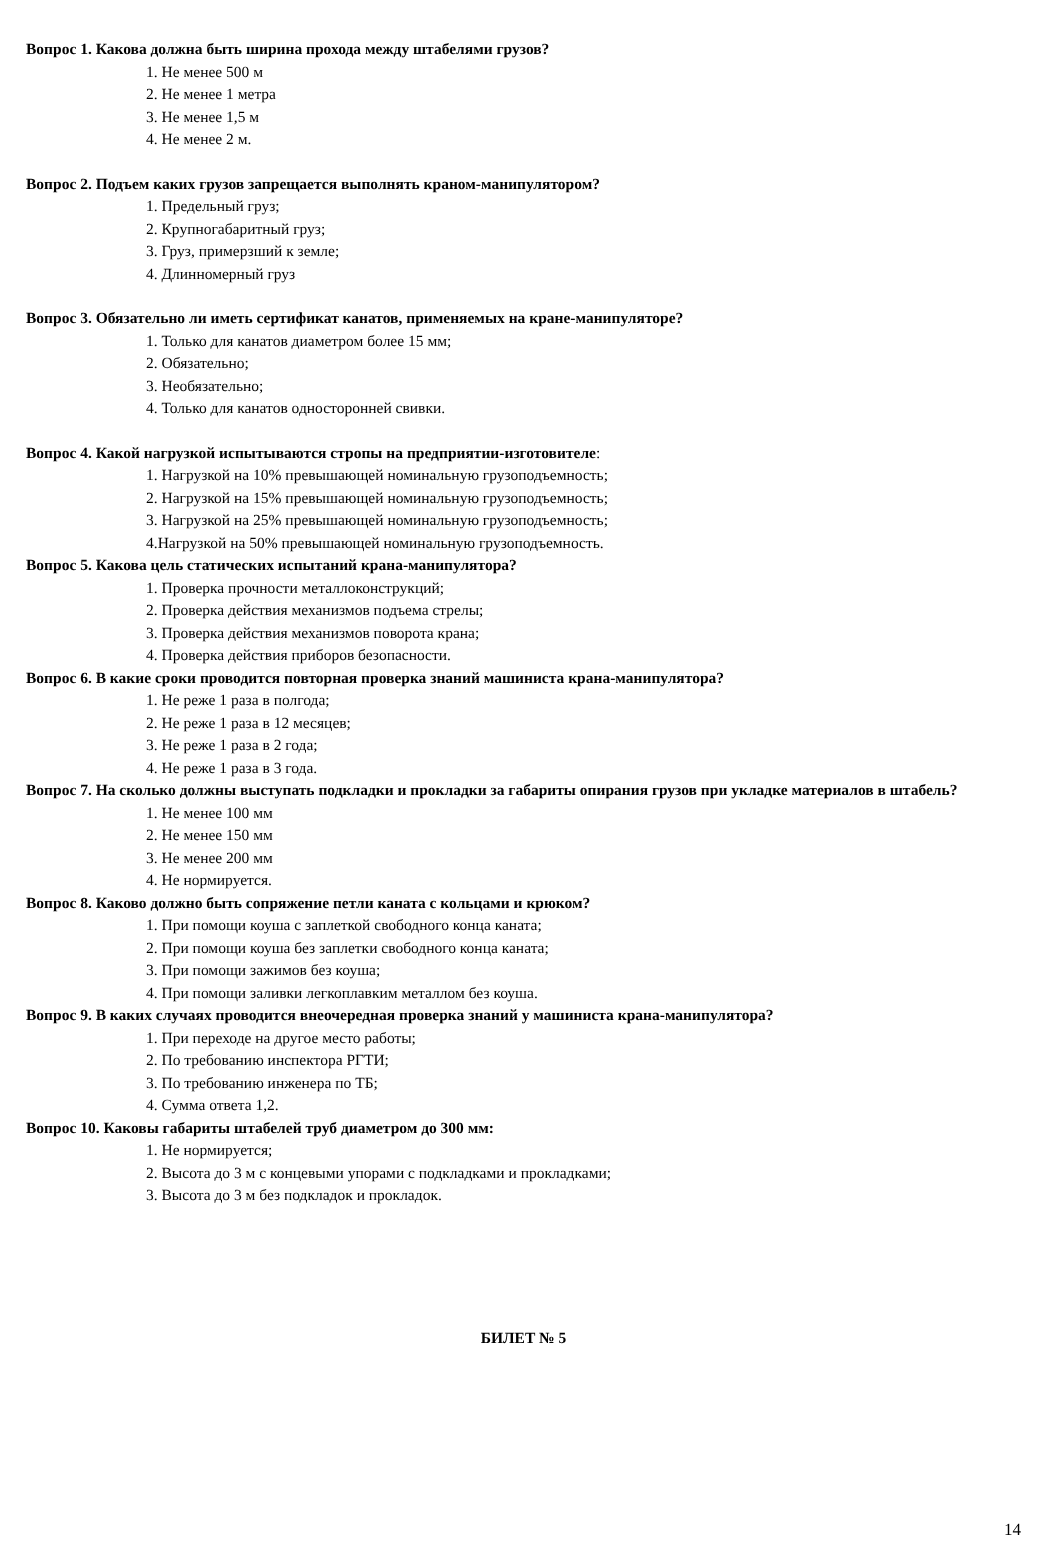Вопрос 1. Какова должна быть ширина прохода между штабелями грузов?
1. Не менее 500 м
2. Не менее 1 метра
3. Не менее 1,5 м
4. Не менее 2 м.
Вопрос 2. Подъем каких грузов запрещается выполнять краном-манипулятором?
1. Предельный груз;
2. Крупногабаритный груз;
3. Груз, примерзший к земле;
4. Длинномерный груз
Вопрос 3. Обязательно ли иметь сертификат канатов, применяемых на кране-манипуляторе?
1. Только для канатов диаметром более 15 мм;
2. Обязательно;
3. Необязательно;
4. Только для канатов односторонней свивки.
Вопрос 4. Какой нагрузкой испытываются стропы на предприятии-изготовителе:
1. Нагрузкой на 10% превышающей номинальную грузоподъемность;
2. Нагрузкой на 15% превышающей номинальную грузоподъемность;
3. Нагрузкой на 25% превышающей номинальную грузоподъемность;
4.Нагрузкой на 50% превышающей номинальную грузоподъемность.
Вопрос 5. Какова цель статических испытаний крана-манипулятора?
1. Проверка прочности металлоконструкций;
2. Проверка действия механизмов подъема стрелы;
3. Проверка действия механизмов поворота крана;
4. Проверка действия приборов безопасности.
Вопрос 6. В какие сроки проводится повторная проверка знаний машиниста крана-манипулятора?
1. Не реже 1 раза в полгода;
2. Не реже 1 раза в 12 месяцев;
3. Не реже 1 раза в 2 года;
4. Не реже 1 раза в 3 года.
Вопрос 7. На сколько должны выступать подкладки и прокладки за габариты опирания грузов при укладке материалов в штабель?
1. Не менее 100 мм
2. Не менее 150 мм
3. Не менее 200 мм
4. Не нормируется.
Вопрос 8. Каково должно быть сопряжение петли каната с кольцами и крюком?
1. При помощи коуша с заплеткой свободного конца каната;
2. При помощи коуша без заплетки свободного конца каната;
3. При помощи зажимов без коуша;
4. При помощи заливки легкоплавким металлом без коуша.
Вопрос 9. В каких случаях проводится внеочередная проверка знаний у машиниста крана-манипулятора?
1. При переходе на другое место работы;
2. По требованию инспектора РГТИ;
3. По требованию инженера по ТБ;
4. Сумма ответа 1,2.
Вопрос 10. Каковы габариты штабелей труб диаметром до 300 мм:
1. Не нормируется;
2. Высота до 3 м с концевыми упорами с подкладками и прокладками;
3. Высота до 3 м без подкладок и прокладок.
БИЛЕТ № 5
14